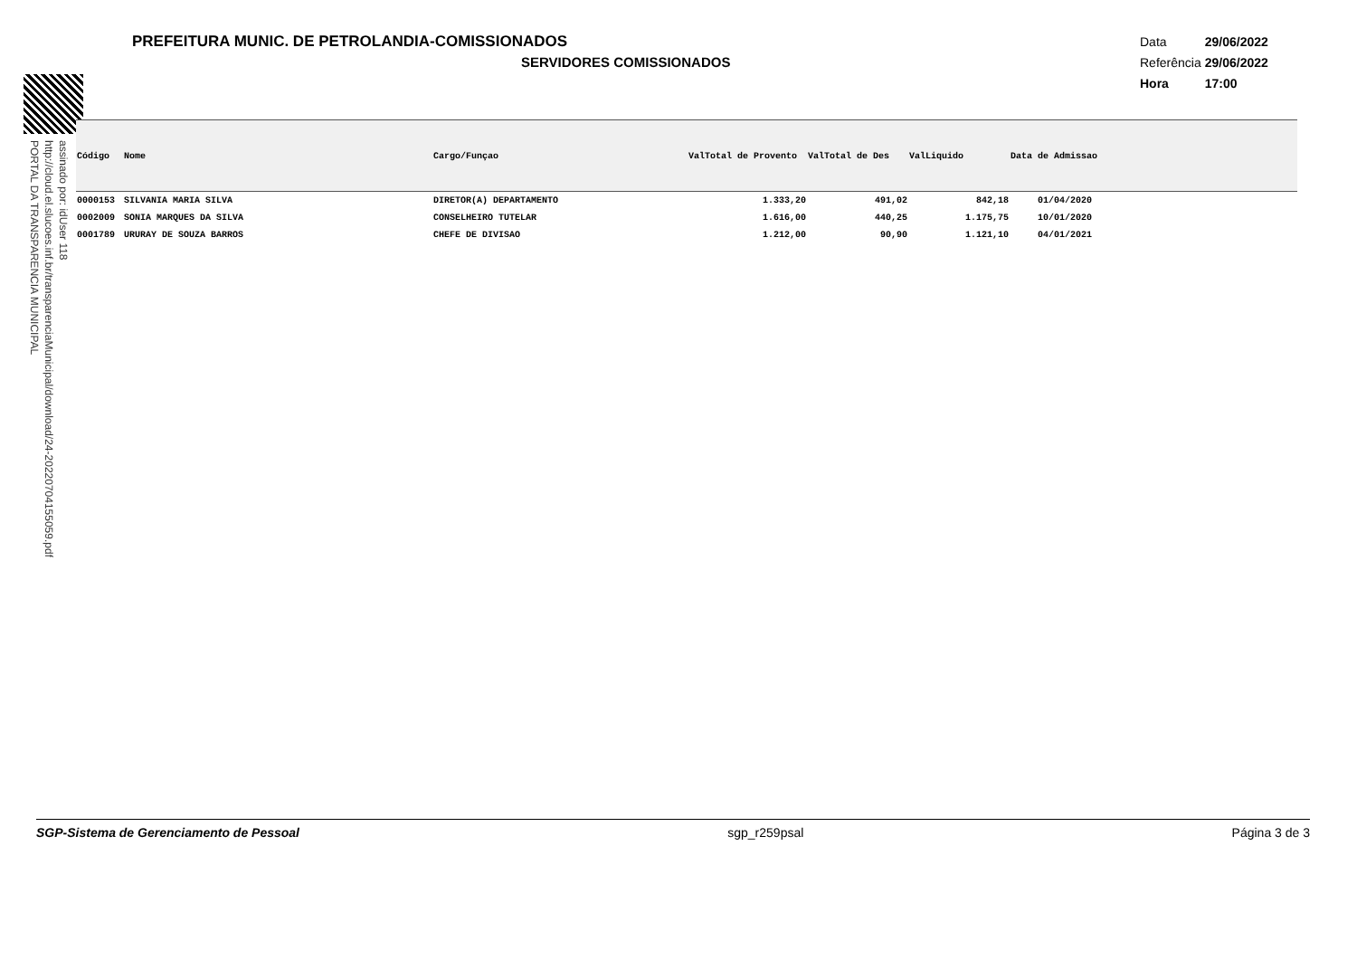PREFEITURA MUNIC. DE PETROLANDIA-COMISSIONADOS
SERVIDORES COMISSIONADOS
| Data | 29/06/2022 |
| Referência | 29/06/2022 |
| Hora | 17:00 |
assinado por: idUser 118
http://cloud.el.slucoes.inf.br/transparenciaMunicipal/download/24-20220704155059.pdf
PORTAL DA TRANSPARENCIA MUNICIPAL
| Código | Nome | Cargo/Funçao | ValTotal de Provento | ValTotal de Des | ValLiquido | Data de Admissao |
| --- | --- | --- | --- | --- | --- | --- |
| 0000153 | SILVANIA MARIA SILVA | DIRETOR(A) DEPARTAMENTO | 1.333,20 | 491,02 | 842,18 | 01/04/2020 |
| 0002009 | SONIA MARQUES DA SILVA | CONSELHEIRO TUTELAR | 1.616,00 | 440,25 | 1.175,75 | 10/01/2020 |
| 0001789 | URURAY DE SOUZA BARROS | CHEFE DE DIVISAO | 1.212,00 | 90,90 | 1.121,10 | 04/01/2021 |
SGP-Sistema de Gerenciamento de Pessoal sgp_r259psal Página 3 de 3